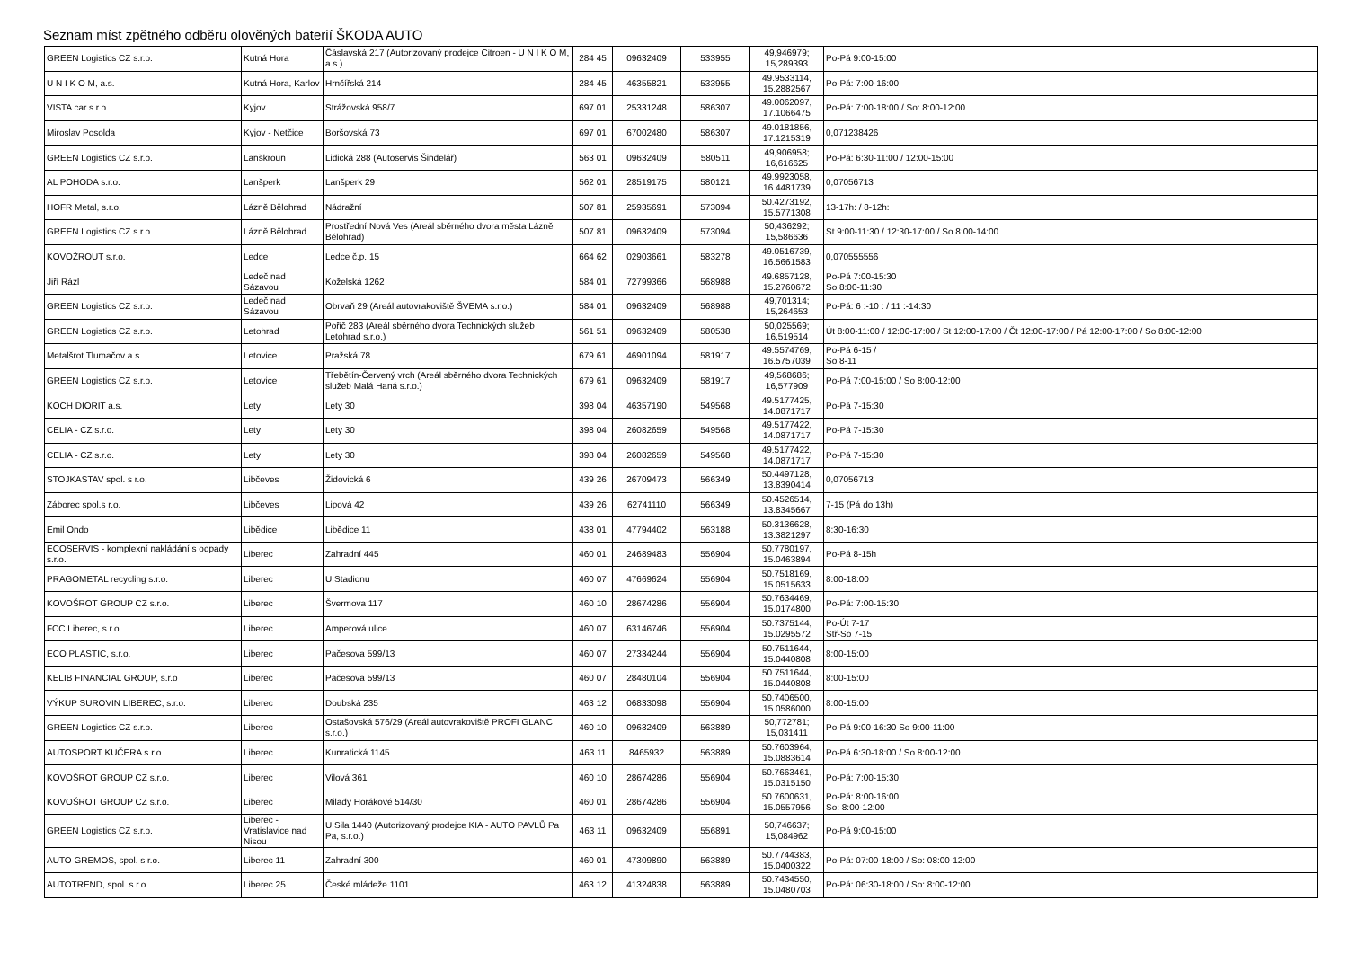Seznam míst zpětného odběru olověných baterií ŠKODA AUTO
| GREEN Logistics CZ s.r.o. | Kutná Hora | Čáslavská 217 (Autorizovaný prodejce Citroen - U N I K O M, a.s.) | 284 45 | 09632409 | 533955 | 49,946979; 15,289393 | Po-Pá 9:00-15:00 |
| U N I K O M, a.s. | Kutná Hora, Karlov | Hrnčířská 214 | 284 45 | 46355821 | 533955 | 49.9533114, 15.2882567 | Po-Pá: 7:00-16:00 |
| VISTA car s.r.o. | Kyjov | Strážovská 958/7 | 697 01 | 25331248 | 586307 | 49.0062097, 17.1066475 | Po-Pá: 7:00-18:00 / So: 8:00-12:00 |
| Miroslav Posolda | Kyjov - Netčice | Boršovská 73 | 697 01 | 67002480 | 586307 | 49.0181856, 17.1215319 | 0,071238426 |
| GREEN Logistics CZ s.r.o. | Lanškroun | Lidická 288 (Autoservis Šindelář) | 563 01 | 09632409 | 580511 | 49,906958; 16,616625 | Po-Pá: 6:30-11:00 / 12:00-15:00 |
| AL POHODA s.r.o. | Lanšperk | Lanšperk 29 | 562 01 | 28519175 | 580121 | 49.9923058, 16.4481739 | 0,07056713 |
| HOFR Metal, s.r.o. | Lázně Bělohrad | Nádražní | 507 81 | 25935691 | 573094 | 50.4273192, 15.5771308 | 13-17h: / 8-12h: |
| GREEN Logistics CZ s.r.o. | Lázně Bělohrad | Prostřední Nová Ves (Areál sběrného dvora města Lázně Bělohrad) | 507 81 | 09632409 | 573094 | 50,436292; 15,586636 | St 9:00-11:30 / 12:30-17:00 / So 8:00-14:00 |
| KOVOŽROUT s.r.o. | Ledce | Ledce č.p. 15 | 664 62 | 02903661 | 583278 | 49.0516739, 16.5661583 | 0,070555556 |
| Jiří Rázl | Ledeč nad Sázavou | Koželská 1262 | 584 01 | 72799366 | 568988 | 49.6857128, 15.2760672 | Po-Pá 7:00-15:30 So 8:00-11:30 |
| GREEN Logistics CZ s.r.o. | Ledeč nad Sázavou | Obrvaň 29 (Areál autovrakoviště ŠVEMA s.r.o.) | 584 01 | 09632409 | 568988 | 49,701314; 15,264653 | Po-Pá: 6 :-10 : / 11 :-14:30 |
| GREEN Logistics CZ s.r.o. | Letohrad | Pořič 283 (Areál sběrného dvora Technických služeb Letohrad s.r.o.) | 561 51 | 09632409 | 580538 | 50,025569; 16,519514 | Út 8:00-11:00 / 12:00-17:00 / St 12:00-17:00 / Čt 12:00-17:00 / Pá 12:00-17:00 / So 8:00-12:00 |
| Metalšrot Tlumačov a.s. | Letovice | Pražská 78 | 679 61 | 46901094 | 581917 | 49.5574769, 16.5757039 | Po-Pá 6-15 / So 8-11 |
| GREEN Logistics CZ s.r.o. | Letovice | Třebětín-Červený vrch (Areál sběrného dvora Technických služeb Malá Haná s.r.o.) | 679 61 | 09632409 | 581917 | 49,568686; 16,577909 | Po-Pá 7:00-15:00 / So 8:00-12:00 |
| KOCH DIORIT a.s. | Lety | Lety 30 | 398 04 | 46357190 | 549568 | 49.5177425, 14.0871717 | Po-Pá 7-15:30 |
| CELIA - CZ s.r.o. | Lety | Lety 30 | 398 04 | 26082659 | 549568 | 49.5177422, 14.0871717 | Po-Pá 7-15:30 |
| CELIA - CZ s.r.o. | Lety | Lety 30 | 398 04 | 26082659 | 549568 | 49.5177422, 14.0871717 | Po-Pá 7-15:30 |
| STOJKASTAV spol. s r.o. | Libčeves | Židovická 6 | 439 26 | 26709473 | 566349 | 50.4497128, 13.8390414 | 0,07056713 |
| Záborec spol.s r.o. | Libčeves | Lipová 42 | 439 26 | 62741110 | 566349 | 50.4526514, 13.8345667 | 7-15 (Pá do 13h) |
| Emil Ondo | Libědice | Libědice 11 | 438 01 | 47794402 | 563188 | 50.3136628, 13.3821297 | 8:30-16:30 |
| ECOSERVIS - komplexní nakládání s odpady s.r.o. | Liberec | Zahradní 445 | 460 01 | 24689483 | 556904 | 50.7780197, 15.0463894 | Po-Pá 8-15h |
| PRAGOMETAL recycling s.r.o. | Liberec | U Stadionu | 460 07 | 47669624 | 556904 | 50.7518169, 15.0515633 | 8:00-18:00 |
| KOVOŠROT GROUP CZ s.r.o. | Liberec | Švermova 117 | 460 10 | 28674286 | 556904 | 50.7634469, 15.0174800 | Po-Pá: 7:00-15:30 |
| FCC Liberec, s.r.o. | Liberec | Amperová ulice | 460 07 | 63146746 | 556904 | 50.7375144, 15.0295572 | Po-Út 7-17 Stř-So 7-15 |
| ECO PLASTIC, s.r.o. | Liberec | Pačesova 599/13 | 460 07 | 27334244 | 556904 | 50.7511644, 15.0440808 | 8:00-15:00 |
| KELIB FINANCIAL GROUP, s.r.o | Liberec | Pačesova 599/13 | 460 07 | 28480104 | 556904 | 50.7511644, 15.0440808 | 8:00-15:00 |
| VÝKUP SUROVIN LIBEREC, s.r.o. | Liberec | Doubská 235 | 463 12 | 06833098 | 556904 | 50.7406500, 15.0586000 | 8:00-15:00 |
| GREEN Logistics CZ s.r.o. | Liberec | Ostašovská 576/29 (Areál autovrakoviště PROFI GLANC s.r.o.) | 460 10 | 09632409 | 563889 | 50,772781; 15,031411 | Po-Pá 9:00-16:30 So 9:00-11:00 |
| AUTOSPORT KUČERA s.r.o. | Liberec | Kunratická 1145 | 463 11 | 8465932 | 563889 | 50.7603964, 15.0883614 | Po-Pá 6:30-18:00 / So 8:00-12:00 |
| KOVOŠROT GROUP CZ s.r.o. | Liberec | Vilová 361 | 460 10 | 28674286 | 556904 | 50.7663461, 15.0315150 | Po-Pá: 7:00-15:30 |
| KOVOŠROT GROUP CZ s.r.o. | Liberec | Milady Horákové 514/30 | 460 01 | 28674286 | 556904 | 50.7600631, 15.0557956 | Po-Pá: 8:00-16:00 So: 8:00-12:00 |
| GREEN Logistics CZ s.r.o. | Liberec - Vratislavice nad Nisou | U Sila 1440 (Autorizovaný prodejce KIA - AUTO PAVLŮ Pa Pa, s.r.o.) | 463 11 | 09632409 | 556891 | 50,746637; 15,084962 | Po-Pá 9:00-15:00 |
| AUTO GREMOS, spol. s r.o. | Liberec 11 | Zahradní 300 | 460 01 | 47309890 | 563889 | 50.7744383, 15.0400322 | Po-Pá: 07:00-18:00 / So: 08:00-12:00 |
| AUTOTREND, spol. s r.o. | Liberec 25 | České mládeže 1101 | 463 12 | 41324838 | 563889 | 50.7434550, 15.0480703 | Po-Pá: 06:30-18:00 / So: 8:00-12:00 |